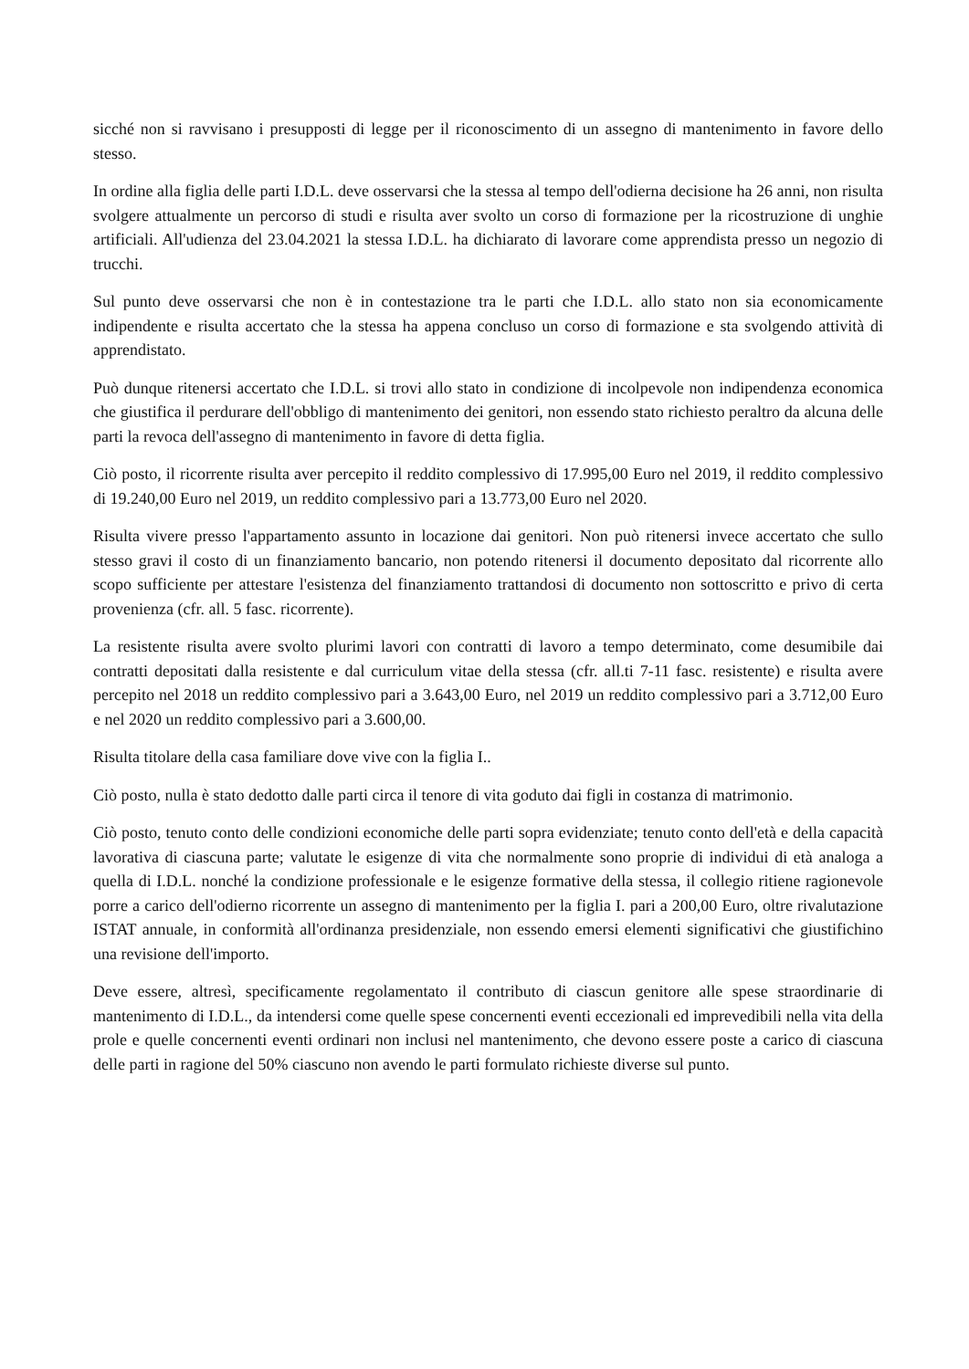sicché non si ravvisano i presupposti di legge per il riconoscimento di un assegno di mantenimento in favore dello stesso.
In ordine alla figlia delle parti I.D.L. deve osservarsi che la stessa al tempo dell'odierna decisione ha 26 anni, non risulta svolgere attualmente un percorso di studi e risulta aver svolto un corso di formazione per la ricostruzione di unghie artificiali. All'udienza del 23.04.2021 la stessa I.D.L. ha dichiarato di lavorare come apprendista presso un negozio di trucchi.
Sul punto deve osservarsi che non è in contestazione tra le parti che I.D.L. allo stato non sia economicamente indipendente e risulta accertato che la stessa ha appena concluso un corso di formazione e sta svolgendo attività di apprendistato.
Può dunque ritenersi accertato che I.D.L. si trovi allo stato in condizione di incolpevole non indipendenza economica che giustifica il perdurare dell'obbligo di mantenimento dei genitori, non essendo stato richiesto peraltro da alcuna delle parti la revoca dell'assegno di mantenimento in favore di detta figlia.
Ciò posto, il ricorrente risulta aver percepito il reddito complessivo di 17.995,00 Euro nel 2019, il reddito complessivo di 19.240,00 Euro nel 2019, un reddito complessivo pari a 13.773,00 Euro nel 2020.
Risulta vivere presso l'appartamento assunto in locazione dai genitori. Non può ritenersi invece accertato che sullo stesso gravi il costo di un finanziamento bancario, non potendo ritenersi il documento depositato dal ricorrente allo scopo sufficiente per attestare l'esistenza del finanziamento trattandosi di documento non sottoscritto e privo di certa provenienza (cfr. all. 5 fasc. ricorrente).
La resistente risulta avere svolto plurimi lavori con contratti di lavoro a tempo determinato, come desumibile dai contratti depositati dalla resistente e dal curriculum vitae della stessa (cfr. all.ti 7-11 fasc. resistente) e risulta avere percepito nel 2018 un reddito complessivo pari a 3.643,00 Euro, nel 2019 un reddito complessivo pari a 3.712,00 Euro e nel 2020 un reddito complessivo pari a 3.600,00.
Risulta titolare della casa familiare dove vive con la figlia I..
Ciò posto, nulla è stato dedotto dalle parti circa il tenore di vita goduto dai figli in costanza di matrimonio.
Ciò posto, tenuto conto delle condizioni economiche delle parti sopra evidenziate; tenuto conto dell'età e della capacità lavorativa di ciascuna parte; valutate le esigenze di vita che normalmente sono proprie di individui di età analoga a quella di I.D.L. nonché la condizione professionale e le esigenze formative della stessa, il collegio ritiene ragionevole porre a carico dell'odierno ricorrente un assegno di mantenimento per la figlia I. pari a 200,00 Euro, oltre rivalutazione ISTAT annuale, in conformità all'ordinanza presidenziale, non essendo emersi elementi significativi che giustifichino una revisione dell'importo.
Deve essere, altresì, specificamente regolamentato il contributo di ciascun genitore alle spese straordinarie di mantenimento di I.D.L., da intendersi come quelle spese concernenti eventi eccezionali ed imprevedibili nella vita della prole e quelle concernenti eventi ordinari non inclusi nel mantenimento, che devono essere poste a carico di ciascuna delle parti in ragione del 50% ciascuno non avendo le parti formulato richieste diverse sul punto.